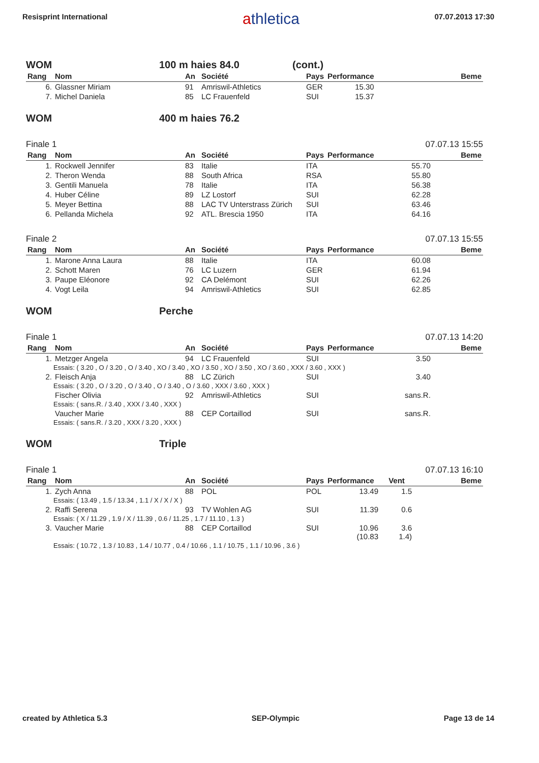Resisprint International
athletica
07.07.2013 17:30
WOM 100 m haies 84.0 (cont.)
| Rang | Nom | An | Société | Pays | Performance | Beme |
| --- | --- | --- | --- | --- | --- | --- |
| 6. | Glassner Miriam | 91 | Amriswil-Athletics | GER | 15.30 | |
| 7. | Michel Daniela | 85 | LC Frauenfeld | SUI | 15.37 | |
WOM 400 m haies 76.2
Finale 1 07.07.13 15:55
| Rang | Nom | An | Société | Pays | Performance | Beme |
| --- | --- | --- | --- | --- | --- | --- |
| 1. | Rockwell Jennifer | 83 | Italie | ITA | 55.70 | |
| 2. | Theron Wenda | 88 | South Africa | RSA | 55.80 | |
| 3. | Gentili Manuela | 78 | Italie | ITA | 56.38 | |
| 4. | Huber Céline | 89 | LZ Lostorf | SUI | 62.28 | |
| 5. | Meyer Bettina | 88 | LAC TV Unterstrass Zürich | SUI | 63.46 | |
| 6. | Pellanda Michela | 92 | ATL. Brescia 1950 | ITA | 64.16 | |
Finale 2 07.07.13 15:55
| Rang | Nom | An | Société | Pays | Performance | Beme |
| --- | --- | --- | --- | --- | --- | --- |
| 1. | Marone Anna Laura | 88 | Italie | ITA | 60.08 | |
| 2. | Schott Maren | 76 | LC Luzern | GER | 61.94 | |
| 3. | Paupe Eléonore | 92 | CA Delémont | SUI | 62.26 | |
| 4. | Vogt Leila | 94 | Amriswil-Athletics | SUI | 62.85 | |
WOM Perche
Finale 1 07.07.13 14:20
| Rang | Nom | An | Société | Pays | Performance | Beme |
| --- | --- | --- | --- | --- | --- | --- |
| 1. | Metzger Angela | 94 | LC Frauenfeld | SUI | 3.50 | |
| Essais: ( 3.20 , O / 3.20 , O / 3.40 , XO / 3.40 , XO / 3.50 , XO / 3.50 , XO / 3.60 , XXX / 3.60 , XXX ) | | | | | | |
| 2. | Fleisch Anja | 88 | LC Zürich | SUI | 3.40 | |
| Essais: ( 3.20 , O / 3.20 , O / 3.40 , O / 3.40 , O / 3.60 , XXX / 3.60 , XXX ) | | | | | | |
| | Fischer Olivia | 92 | Amriswil-Athletics | SUI | sans.R. | |
| Essais: ( sans.R. / 3.40 , XXX / 3.40 , XXX ) | | | | | | |
| | Vaucher Marie | 88 | CEP Cortaillod | SUI | sans.R. | |
| Essais: ( sans.R. / 3.20 , XXX / 3.20 , XXX ) | | | | | | |
WOM Triple
Finale 1 07.07.13 16:10
| Rang | Nom | An | Société | Pays | Performance | Vent | Beme |
| --- | --- | --- | --- | --- | --- | --- | --- |
| 1. | Zych Anna | 88 | POL | POL | 13.49 | 1.5 | |
| Essais: ( 13.49 , 1.5 / 13.34 , 1.1 / X / X / X ) | | | | | | | |
| 2. | Raffi Serena | 93 | TV Wohlen AG | SUI | 11.39 | 0.6 | |
| Essais: ( X / 11.29 , 1.9 / X / 11.39 , 0.6 / 11.25 , 1.7 / 11.10 , 1.3 ) | | | | | | | |
| 3. | Vaucher Marie | 88 | CEP Cortaillod | SUI | 10.96 (10.83 | 3.6 1.4) | |
| Essais: ( 10.72 , 1.3 / 10.83 , 1.4 / 10.77 , 0.4 / 10.66 , 1.1 / 10.75 , 1.1 / 10.96 , 3.6 ) | | | | | | | |
created by Athletica 5.3 SEP-Olympic Page 13 de 14